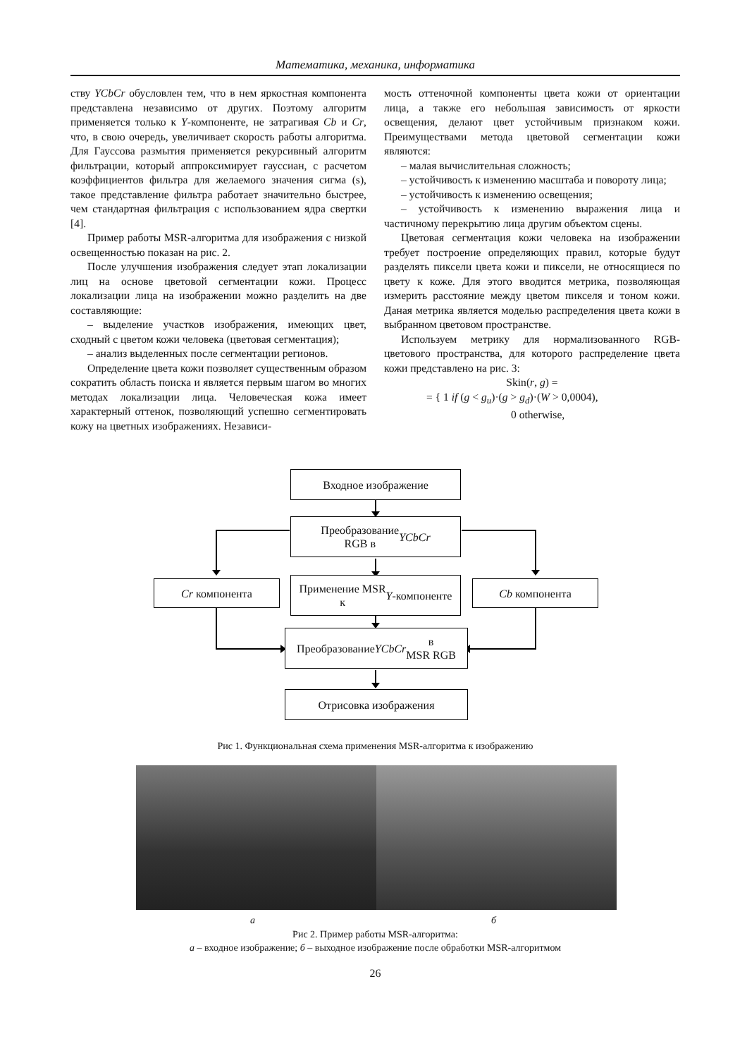Математика, механика, информатика
ству YCbCr обусловлен тем, что в нем яркостная компонента представлена независимо от других. Поэтому алгоритм применяется только к Y-компоненте, не затрагивая Cb и Cr, что, в свою очередь, увеличивает скорость работы алгоритма. Для Гауссова размытия применяется рекурсивный алгоритм фильтрации, который аппроксимирует гауссиан, с расчетом коэффициентов фильтра для желаемого значения сигма (s), такое представление фильтра работает значительно быстрее, чем стандартная фильтрация с использованием ядра свертки [4].
Пример работы MSR-алгоритма для изображения с низкой освещенностью показан на рис. 2.
После улучшения изображения следует этап локализации лиц на основе цветовой сегментации кожи. Процесс локализации лица на изображении можно разделить на две составляющие:
– выделение участков изображения, имеющих цвет, сходный с цветом кожи человека (цветовая сегментация);
– анализ выделенных после сегментации регионов.
Определение цвета кожи позволяет существенным образом сократить область поиска и является первым шагом во многих методах локализации лица. Человеческая кожа имеет характерный оттенок, позволяющий успешно сегментировать кожу на цветных изображениях. Независи-
мость оттеночной компоненты цвета кожи от ориентации лица, а также его небольшая зависимость от яркости освещения, делают цвет устойчивым признаком кожи. Преимуществами метода цветовой сегментации кожи являются:
– малая вычислительная сложность;
– устойчивость к изменению масштаба и повороту лица;
– устойчивость к изменению освещения;
– устойчивость к изменению выражения лица и частичному перекрытию лица другим объектом сцены.
Цветовая сегментация кожи человека на изображении требует построение определяющих правил, которые будут разделять пиксели цвета кожи и пиксели, не относящиеся по цвету к коже. Для этого вводится метрика, позволяющая измерить расстояние между цветом пикселя и тоном кожи. Даная метрика является моделью распределения цвета кожи в выбранном цветовом пространстве.
Используем метрику для нормализованного RGB-цветового пространства, для которого распределение цвета кожи представлено на рис. 3:
Skin(r, g) =
= { 1 if (g < g<sub>u</sub>)·(g > g<sub>d</sub>)·(W > 0,0004),
0 otherwise,
Входное изображение
Преобразование
RGB в YCbCr
Cr компонента
Применение MSR
к Y -компоненте
Cb компонента
Преобразование YCbCr в
MSR RGB
Отрисовка изображения
Рис 1. Функциональная схема применения MSR-алгоритма к изображению
а б
Рис 2. Пример работы MSR-алгоритма:
а – входное изображение; б – выходное изображение после обработки MSR-алгоритмом
26